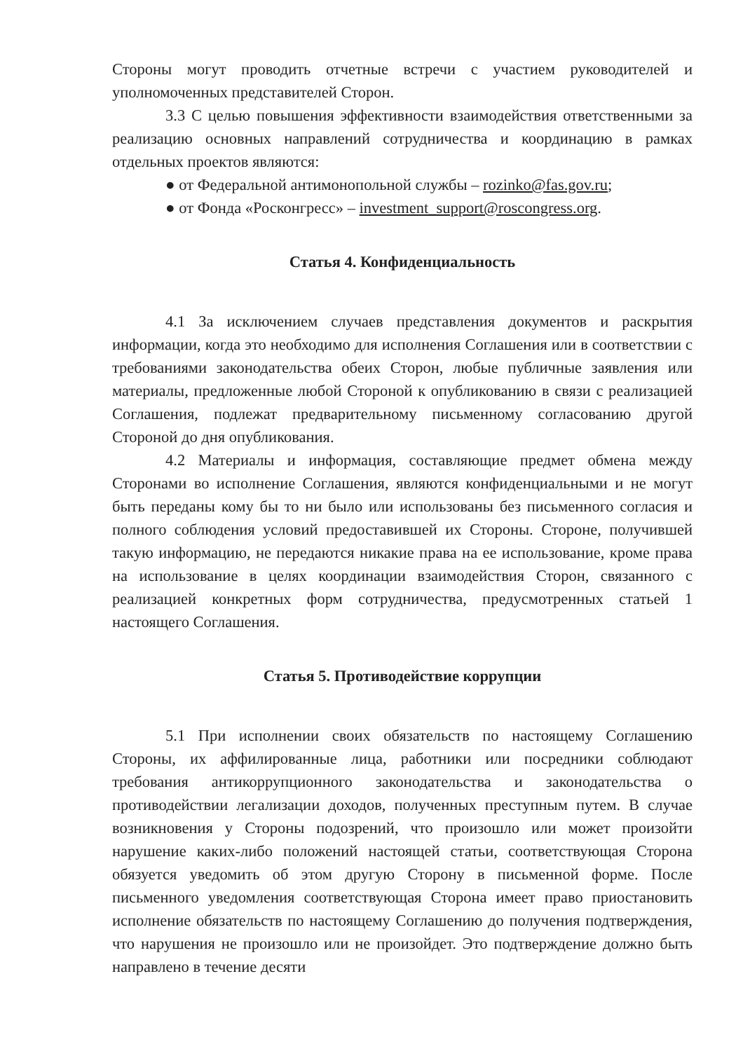Стороны могут проводить отчетные встречи с участием руководителей и уполномоченных представителей Сторон.
3.3 С целью повышения эффективности взаимодействия ответственными за реализацию основных направлений сотрудничества и координацию в рамках отдельных проектов являются:
● от Федеральной антимонопольной службы – rozinko@fas.gov.ru;
● от Фонда «Росконгресс» – investment_support@roscongress.org.
Статья 4. Конфиденциальность
4.1 За исключением случаев представления документов и раскрытия информации, когда это необходимо для исполнения Соглашения или в соответствии с требованиями законодательства обеих Сторон, любые публичные заявления или материалы, предложенные любой Стороной к опубликованию в связи с реализацией Соглашения, подлежат предварительному письменному согласованию другой Стороной до дня опубликования.
4.2 Материалы и информация, составляющие предмет обмена между Сторонами во исполнение Соглашения, являются конфиденциальными и не могут быть переданы кому бы то ни было или использованы без письменного согласия и полного соблюдения условий предоставившей их Стороны. Стороне, получившей такую информацию, не передаются никакие права на ее использование, кроме права на использование в целях координации взаимодействия Сторон, связанного с реализацией конкретных форм сотрудничества, предусмотренных статьей 1 настоящего Соглашения.
Статья 5. Противодействие коррупции
5.1 При исполнении своих обязательств по настоящему Соглашению Стороны, их аффилированные лица, работники или посредники соблюдают требования антикоррупционного законодательства и законодательства о противодействии легализации доходов, полученных преступным путем. В случае возникновения у Стороны подозрений, что произошло или может произойти нарушение каких-либо положений настоящей статьи, соответствующая Сторона обязуется уведомить об этом другую Сторону в письменной форме. После письменного уведомления соответствующая Сторона имеет право приостановить исполнение обязательств по настоящему Соглашению до получения подтверждения, что нарушения не произошло или не произойдет. Это подтверждение должно быть направлено в течение десяти